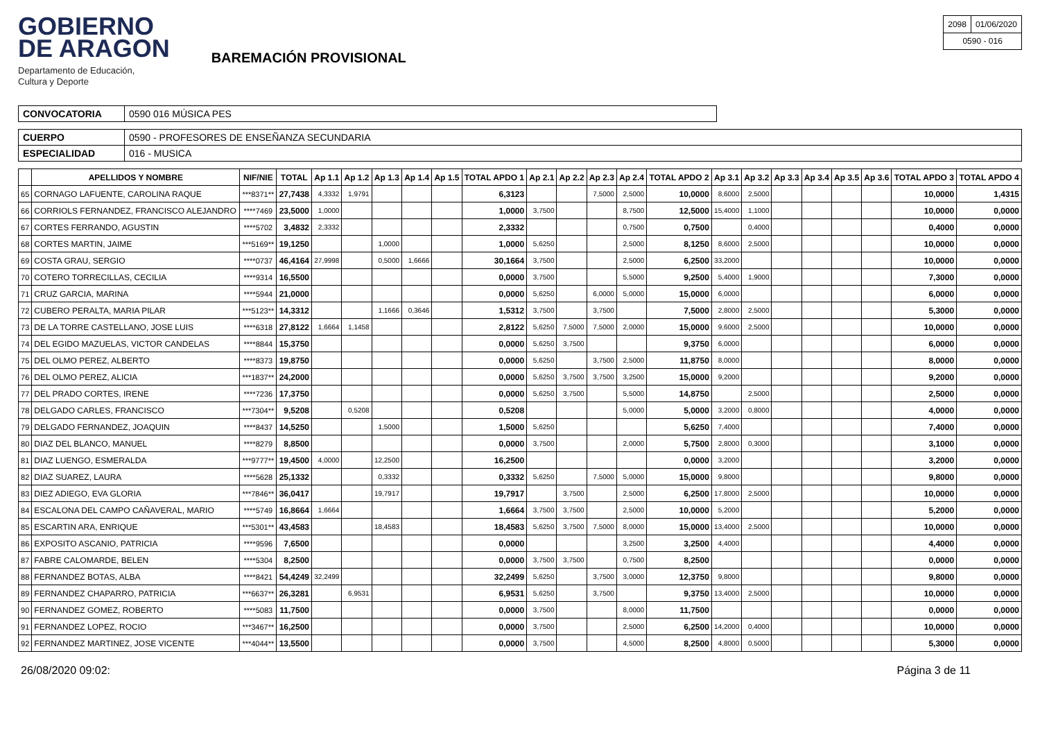GOBIERNO
DE ARAGON
Departamento de Educación,
Cultura y Deporte
BAREMACIÓN PROVISIONAL
| 2098 | 01/06/2020 |
| 0590 - 016 | |
| CONVOCATORIA | 0590 016 MÚSICA PES |
| CUERPO | 0590 - PROFESORES DE ENSEÑANZA SECUNDARIA |
| ESPECIALIDAD | 016 - MUSICA |
| | APELLIDOS Y NOMBRE | NIF/NIE | TOTAL | Ap 1.1 | Ap 1.2 | Ap 1.3 | Ap 1.4 | Ap 1.5 | TOTAL APDO 1 | Ap 2.1 | Ap 2.2 | Ap 2.3 | Ap 2.4 | TOTAL APDO 2 | Ap 3.1 | Ap 3.2 | Ap 3.3 | Ap 3.4 | Ap 3.5 | Ap 3.6 | TOTAL APDO 3 | TOTAL APDO 4 |
| --- | --- | --- | --- | --- | --- | --- | --- | --- | --- | --- | --- | --- | --- | --- | --- | --- | --- | --- | --- | --- | --- | --- |
| 65 | CORNAGO LAFUENTE, CAROLINA RAQUE | ***8371** | 27,7438 | 4,3332 | 1,9791 | | | | 6,3123 | | | 7,5000 | 2,5000 | 10,0000 | 8,6000 | 2,5000 | | | | | 10,0000 | 1,4315 |
| 66 | CORRIOLS FERNANDEZ, FRANCISCO ALEJANDRO | ****7469 | 23,5000 | 1,0000 | | | | | 1,0000 | 3,7500 | | | 8,7500 | 12,5000 | 15,4000 | 1,1000 | | | | | 10,0000 | 0,0000 |
| 67 | CORTES FERRANDO, AGUSTIN | ****5702 | 3,4832 | 2,3332 | | | | | 2,3332 | | | | 0,7500 | 0,7500 | | 0,4000 | | | | | 0,4000 | 0,0000 |
| 68 | CORTES MARTIN, JAIME | ***5169** | 19,1250 | | | 1,0000 | | | 1,0000 | 5,6250 | | | 2,5000 | 8,1250 | 8,6000 | 2,5000 | | | | | 10,0000 | 0,0000 |
| 69 | COSTA GRAU, SERGIO | ****0737 | 46,4164 | 27,9998 | | 0,5000 | 1,6666 | | 30,1664 | 3,7500 | | | 2,5000 | 6,2500 | 33,2000 | | | | | | 10,0000 | 0,0000 |
| 70 | COTERO TORRECILLAS, CECILIA | ****9314 | 16,5500 | | | | | | 0,0000 | 3,7500 | | | 5,5000 | 9,2500 | 5,4000 | 1,9000 | | | | | 7,3000 | 0,0000 |
| 71 | CRUZ GARCIA, MARINA | ****5944 | 21,0000 | | | | | | 0,0000 | 5,6250 | | 6,0000 | 5,0000 | 15,0000 | 6,0000 | | | | | | 6,0000 | 0,0000 |
| 72 | CUBERO PERALTA, MARIA PILAR | ***5123** | 14,3312 | | | 1,1666 | 0,3646 | | 1,5312 | 3,7500 | | 3,7500 | | 7,5000 | 2,8000 | 2,5000 | | | | | 5,3000 | 0,0000 |
| 73 | DE LA TORRE CASTELLANO, JOSE LUIS | ****6318 | 27,8122 | 1,6664 | 1,1458 | | | | 2,8122 | 5,6250 | 7,5000 | 7,5000 | 2,0000 | 15,0000 | 9,6000 | 2,5000 | | | | | 10,0000 | 0,0000 |
| 74 | DEL EGIDO MAZUELAS, VICTOR CANDELAS | ****8844 | 15,3750 | | | | | | 0,0000 | 5,6250 | 3,7500 | | | 9,3750 | 6,0000 | | | | | | 6,0000 | 0,0000 |
| 75 | DEL OLMO PEREZ, ALBERTO | ****8373 | 19,8750 | | | | | | 0,0000 | 5,6250 | | 3,7500 | 2,5000 | 11,8750 | 8,0000 | | | | | | 8,0000 | 0,0000 |
| 76 | DEL OLMO PEREZ, ALICIA | ***1837** | 24,2000 | | | | | | 0,0000 | 5,6250 | 3,7500 | 3,7500 | 3,2500 | 15,0000 | 9,2000 | | | | | | 9,2000 | 0,0000 |
| 77 | DEL PRADO CORTES, IRENE | ****7236 | 17,3750 | | | | | | 0,0000 | 5,6250 | 3,7500 | | 5,5000 | 14,8750 | | 2,5000 | | | | | 2,5000 | 0,0000 |
| 78 | DELGADO CARLES, FRANCISCO | ***7304** | 9,5208 | | 0,5208 | | | | 0,5208 | | | | 5,0000 | 5,0000 | 3,2000 | 0,8000 | | | | | 4,0000 | 0,0000 |
| 79 | DELGADO FERNANDEZ, JOAQUIN | ****8437 | 14,5250 | | | 1,5000 | | | 1,5000 | 5,6250 | | | | 5,6250 | 7,4000 | | | | | | 7,4000 | 0,0000 |
| 80 | DIAZ DEL BLANCO, MANUEL | ****8279 | 8,8500 | | | | | | 0,0000 | 3,7500 | | | 2,0000 | 5,7500 | 2,8000 | 0,3000 | | | | | 3,1000 | 0,0000 |
| 81 | DIAZ LUENGO, ESMERALDA | ***9777** | 19,4500 | 4,0000 | | 12,2500 | | | 16,2500 | | | | | 0,0000 | 3,2000 | | | | | | 3,2000 | 0,0000 |
| 82 | DIAZ SUAREZ, LAURA | ****5628 | 25,1332 | | | 0,3332 | | | 0,3332 | 5,6250 | | 7,5000 | 5,0000 | 15,0000 | 9,8000 | | | | | | 9,8000 | 0,0000 |
| 83 | DIEZ ADIEGO, EVA GLORIA | ***7846** | 36,0417 | | | 19,7917 | | | 19,7917 | | 3,7500 | | 2,5000 | 6,2500 | 17,8000 | 2,5000 | | | | | 10,0000 | 0,0000 |
| 84 | ESCALONA DEL CAMPO CAÑAVERAL, MARIO | ****5749 | 16,8664 | 1,6664 | | | | | 1,6664 | 3,7500 | 3,7500 | | 2,5000 | 10,0000 | 5,2000 | | | | | | 5,2000 | 0,0000 |
| 85 | ESCARTIN ARA, ENRIQUE | ***5301** | 43,4583 | | | 18,4583 | | | 18,4583 | 5,6250 | 3,7500 | 7,5000 | 8,0000 | 15,0000 | 13,4000 | 2,5000 | | | | | 10,0000 | 0,0000 |
| 86 | EXPOSITO ASCANIO, PATRICIA | ****9596 | 7,6500 | | | | | | 0,0000 | | | | 3,2500 | 3,2500 | 4,4000 | | | | | | 4,4000 | 0,0000 |
| 87 | FABRE CALOMARDE, BELEN | ****5304 | 8,2500 | | | | | | 0,0000 | 3,7500 | 3,7500 | | 0,7500 | 8,2500 | | | | | | | 0,0000 | 0,0000 |
| 88 | FERNANDEZ BOTAS, ALBA | ****8421 | 54,4249 | 32,2499 | | | | | 32,2499 | 5,6250 | | 3,7500 | 3,0000 | 12,3750 | 9,8000 | | | | | | 9,8000 | 0,0000 |
| 89 | FERNANDEZ CHAPARRO, PATRICIA | ***6637** | 26,3281 | | 6,9531 | | | | 6,9531 | 5,6250 | | 3,7500 | | 9,3750 | 13,4000 | 2,5000 | | | | | 10,0000 | 0,0000 |
| 90 | FERNANDEZ GOMEZ, ROBERTO | ****5083 | 11,7500 | | | | | | 0,0000 | 3,7500 | | | 8,0000 | 11,7500 | | | | | | | 0,0000 | 0,0000 |
| 91 | FERNANDEZ LOPEZ, ROCIO | ***3467** | 16,2500 | | | | | | 0,0000 | 3,7500 | | | 2,5000 | 6,2500 | 14,2000 | 0,4000 | | | | | 10,0000 | 0,0000 |
| 92 | FERNANDEZ MARTINEZ, JOSE VICENTE | ***4044** | 13,5500 | | | | | | 0,0000 | 3,7500 | | | 4,5000 | 8,2500 | 4,8000 | 0,5000 | | | | | 5,3000 | 0,0000 |
26/08/2020 09:02: Página 3 de 11